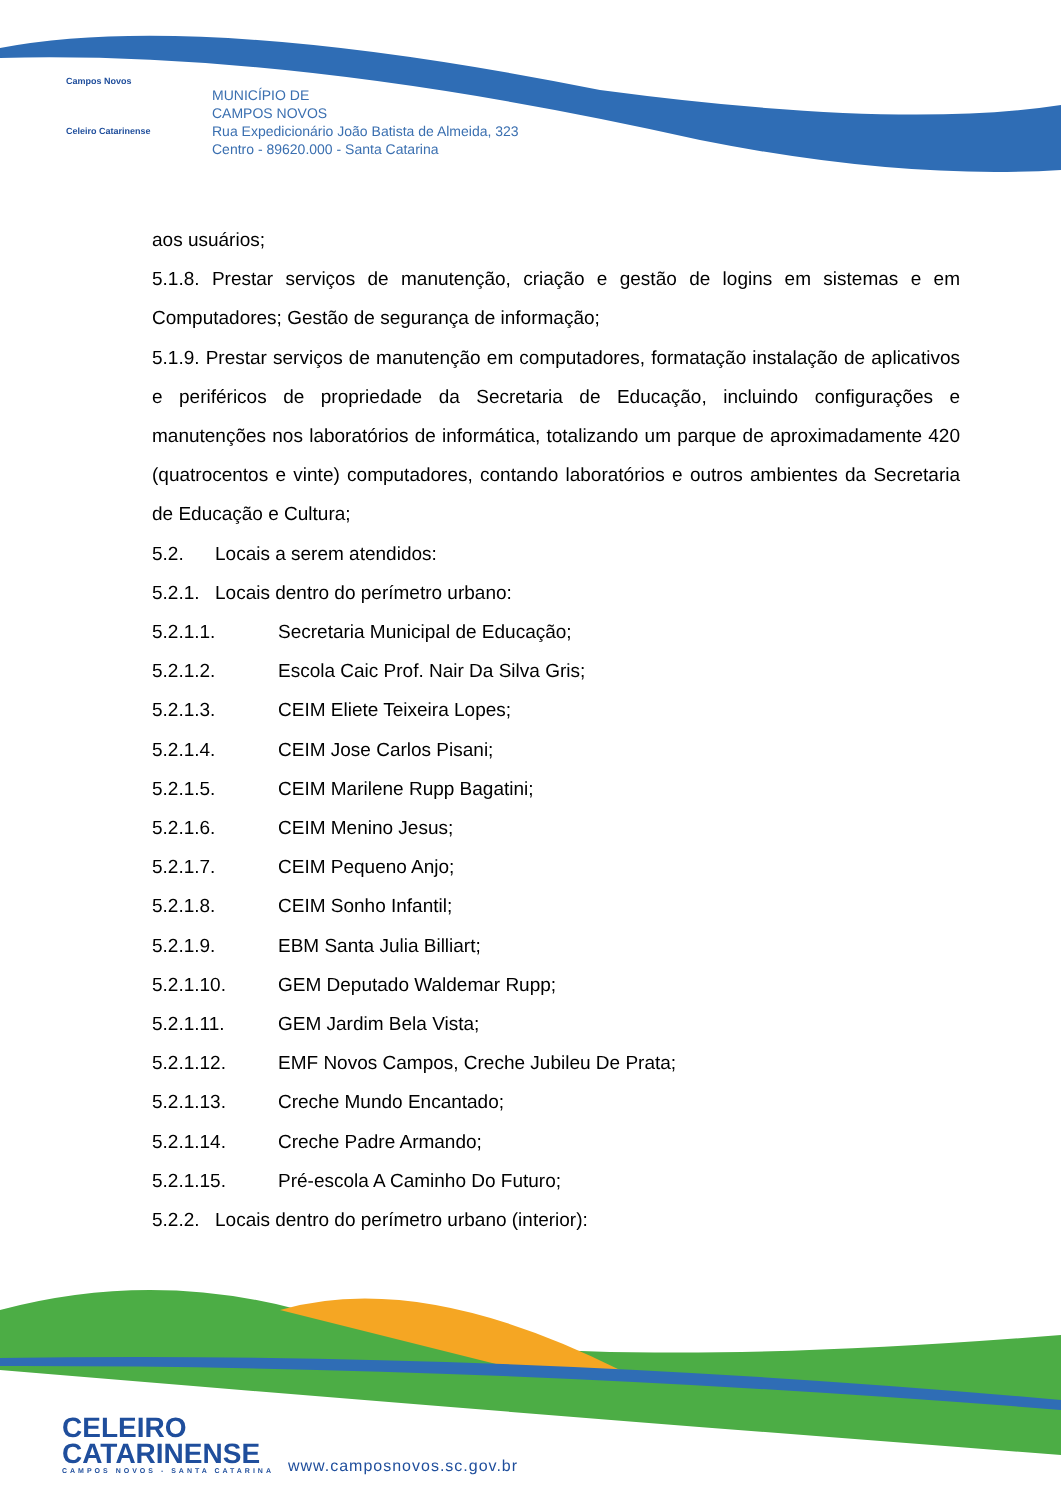Campos Novos
Celeiro Catarinense
MUNICÍPIO DE
CAMPOS NOVOS
Rua Expedicionário João Batista de Almeida, 323
Centro - 89620.000 - Santa Catarina
aos usuários;
5.1.8. Prestar serviços de manutenção, criação e gestão de logins em sistemas e em Computadores; Gestão de segurança de informação;
5.1.9. Prestar serviços de manutenção em computadores, formatação instalação de aplicativos e periféricos de propriedade da Secretaria de Educação, incluindo configurações e manutenções nos laboratórios de informática, totalizando um parque de aproximadamente 420 (quatrocentos e vinte) computadores, contando laboratórios e outros ambientes da Secretaria de Educação e Cultura;
5.2. Locais a serem atendidos:
5.2.1. Locais dentro do perímetro urbano:
5.2.1.1. Secretaria Municipal de Educação;
5.2.1.2. Escola Caic Prof. Nair Da Silva Gris;
5.2.1.3. CEIM Eliete Teixeira Lopes;
5.2.1.4. CEIM Jose Carlos Pisani;
5.2.1.5. CEIM Marilene Rupp Bagatini;
5.2.1.6. CEIM Menino Jesus;
5.2.1.7. CEIM Pequeno Anjo;
5.2.1.8. CEIM Sonho Infantil;
5.2.1.9. EBM Santa Julia Billiart;
5.2.1.10. GEM Deputado Waldemar Rupp;
5.2.1.11. GEM Jardim Bela Vista;
5.2.1.12. EMF Novos Campos, Creche Jubileu De Prata;
5.2.1.13. Creche Mundo Encantado;
5.2.1.14. Creche Padre Armando;
5.2.1.15. Pré-escola A Caminho Do Futuro;
5.2.2. Locais dentro do perímetro urbano (interior):
CELEIRO
CATARINENSE
CAMPOS NOVOS - SANTA CATARINA
www.camposnovos.sc.gov.br